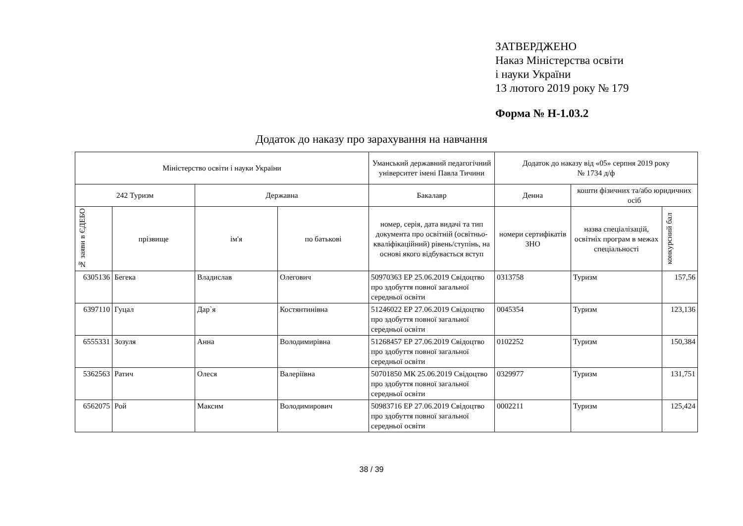ЗАТВЕРДЖЕНО
Наказ Міністерства освіти
і науки України
13 лютого 2019 року № 179
Форма № Н-1.03.2
Додаток до наказу про зарахування на навчання
| Міністерство освіти і науки України | | | | Уманський державний педагогічний університет імені Павла Тичини | Додаток до наказу від «05» серпня 2019 року № 1734 д/ф | | |
| --- | --- | --- | --- | --- | --- | --- | --- |
| 242 Туризм | | Державна | | Бакалавр | Денна | кошти фізичних та/або юридичних осіб | |
| № заяви в ЄДЕБО | прізвище | ім'я | по батькові | номер, серія, дата видачі та тип документа про освітній (освітньо-кваліфікаційний) рівень/ступінь, на основі якого відбувається вступ | номери сертифікатів ЗНО | назва спеціалізацій, освітніх програм в межах спеціальності | конкурсний бал |
| 6305136 | Бегека | Владислав | Олегович | 50970363 ЕР 25.06.2019 Свідоцтво про здобуття повної загальної середньої освіти | 0313758 | Туризм | 157,56 |
| 6397110 | Гуцал | Дар`я | Костянтинівна | 51246022 ЕР 27.06.2019 Свідоцтво про здобуття повної загальної середньої освіти | 0045354 | Туризм | 123,136 |
| 6555331 | Зозуля | Анна | Володимирівна | 51268457 ЕР 27.06.2019 Свідоцтво про здобуття повної загальної середньої освіти | 0102252 | Туризм | 150,384 |
| 5362563 | Ратич | Олеся | Валеріївна | 50701850 МК 25.06.2019 Свідоцтво про здобуття повної загальної середньої освіти | 0329977 | Туризм | 131,751 |
| 6562075 | Рой | Максим | Володимирович | 50983716 ЕР 27.06.2019 Свідоцтво про здобуття повної загальної середньої освіти | 0002211 | Туризм | 125,424 |
38 / 39